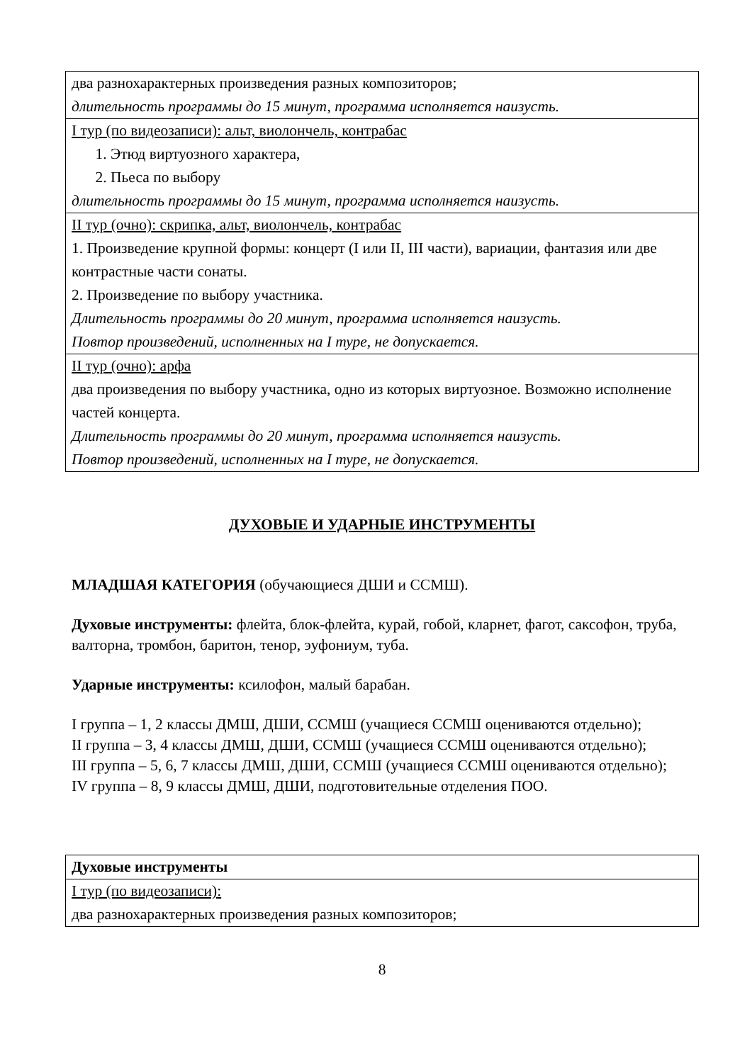| два разнохарактерных произведения разных композиторов; длительность программы до 15 минут, программа исполняется наизусть. |
| I тур (по видеозаписи): альт, виолончель, контрабас 1. Этюд виртуозного характера, 2. Пьеса по выбору длительность программы до 15 минут, программа исполняется наизусть. |
| II тур (очно): скрипка, альт, виолончель, контрабас 1. Произведение крупной формы: концерт (I или II, III части), вариации, фантазия или две контрастные части сонаты. 2. Произведение по выбору участника. Длительность программы до 20 минут, программа исполняется наизусть. Повтор произведений, исполненных на I туре, не допускается. |
| II тур (очно): арфа два произведения по выбору участника, одно из которых виртуозное. Возможно исполнение частей концерта. Длительность программы до 20 минут, программа исполняется наизусть. Повтор произведений, исполненных на I туре, не допускается. |
ДУХОВЫЕ И УДАРНЫЕ ИНСТРУМЕНТЫ
МЛАДШАЯ КАТЕГОРИЯ (обучающиеся ДШИ и ССМШ).
Духовые инструменты: флейта, блок-флейта, курай, гобой, кларнет, фагот, саксофон, труба, валторна, тромбон, баритон, тенор, эуфониум, туба.
Ударные инструменты: ксилофон, малый барабан.
I группа – 1, 2 классы ДМШ, ДШИ, ССМШ (учащиеся ССМШ оцениваются отдельно);
II группа – 3, 4 классы ДМШ, ДШИ, ССМШ (учащиеся ССМШ оцениваются отдельно);
III группа – 5, 6, 7 классы ДМШ, ДШИ, ССМШ (учащиеся ССМШ оцениваются отдельно);
IV группа – 8, 9 классы ДМШ, ДШИ, подготовительные отделения ПОО.
| Духовые инструменты |
| I тур (по видеозаписи): два разнохарактерных произведения разных композиторов; |
8